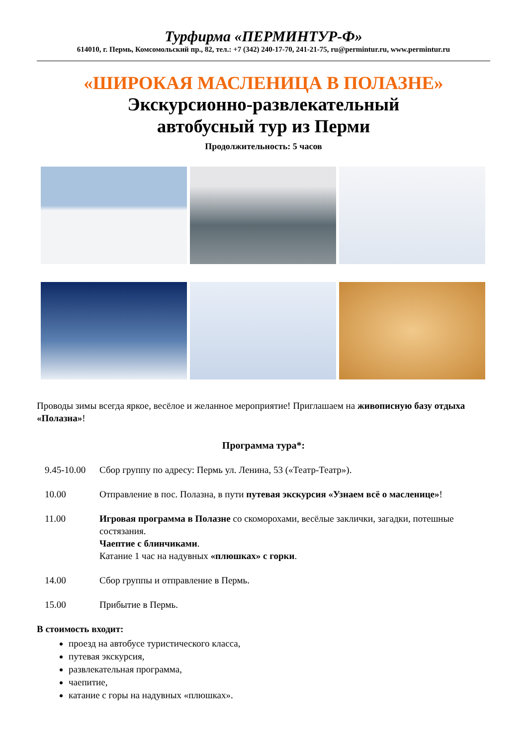Турфирма «ПЕРМИНТУР-Ф»
614010, г. Пермь, Комсомольский пр., 82, тел.: +7 (342) 240-17-70, 241-21-75, ru@permintur.ru, www.permintur.ru
«ШИРОКАЯ МАСЛЕНИЦА В ПОЛАЗНЕ»
Экскурсионно-развлекательный
автобусный тур из Перми
Продолжительность: 5 часов
Проводы зимы всегда яркое, весёлое и желанное мероприятие! Приглашаем на живописную базу отдыха «Полазна»!
Программа тура*:
9.45-10.00
Сбор группу по адресу: Пермь ул. Ленина, 53 («Театр-Театр»).
10.00 Отправление в пос. Полазна, в пути путевая экскурсия «Узнаем всё о масленице»!
11.00 Игровая программа в Полазне со скоморохами, весёлые заклички, загадки, потешные состязания.
Чаептие с блинчиками.
Катание 1 час на надувных «плюшках» с горки.
14.00 Сбор группы и отправление в Пермь.
15.00 Прибытие в Пермь.
В стоимость входит:
проезд на автобусе туристического класса,
путевая экскурсия,
развлекательная программа,
чаепитие,
катание с горы на надувных «плюшках».